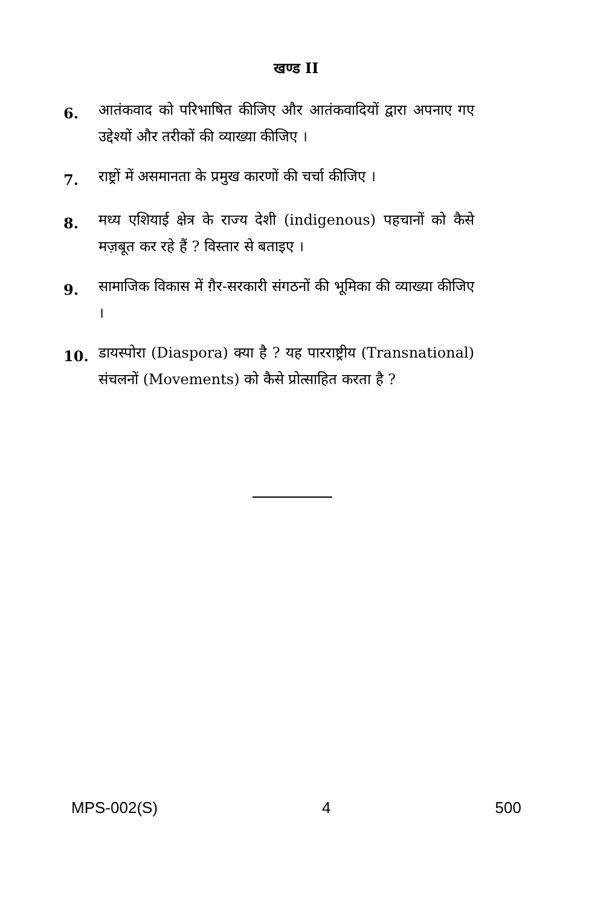खण्ड II
6.
आतंकवाद को परिभाषित कीजिए और आतंकवादियों द्वारा अपनाए गए उद्देश्यों और तरीकों की व्याख्या कीजिए ।
7.
राष्ट्रों में असमानता के प्रमुख कारणों की चर्चा कीजिए ।
8.
मध्य एशियाई क्षेत्र के राज्य देशी (indigenous) पहचानों को कैसे मज़बूत कर रहे हैं ? विस्तार से बताइए ।
9.
सामाजिक विकास में ग़ैर-सरकारी संगठनों की भूमिका की व्याख्या कीजिए ।
10.
डायस्पोरा (Diaspora) क्या है ? यह पारराष्ट्रीय (Transnational) संचलनों (Movements) को कैसे प्रोत्साहित करता है ?
MPS-002(S) 4 500